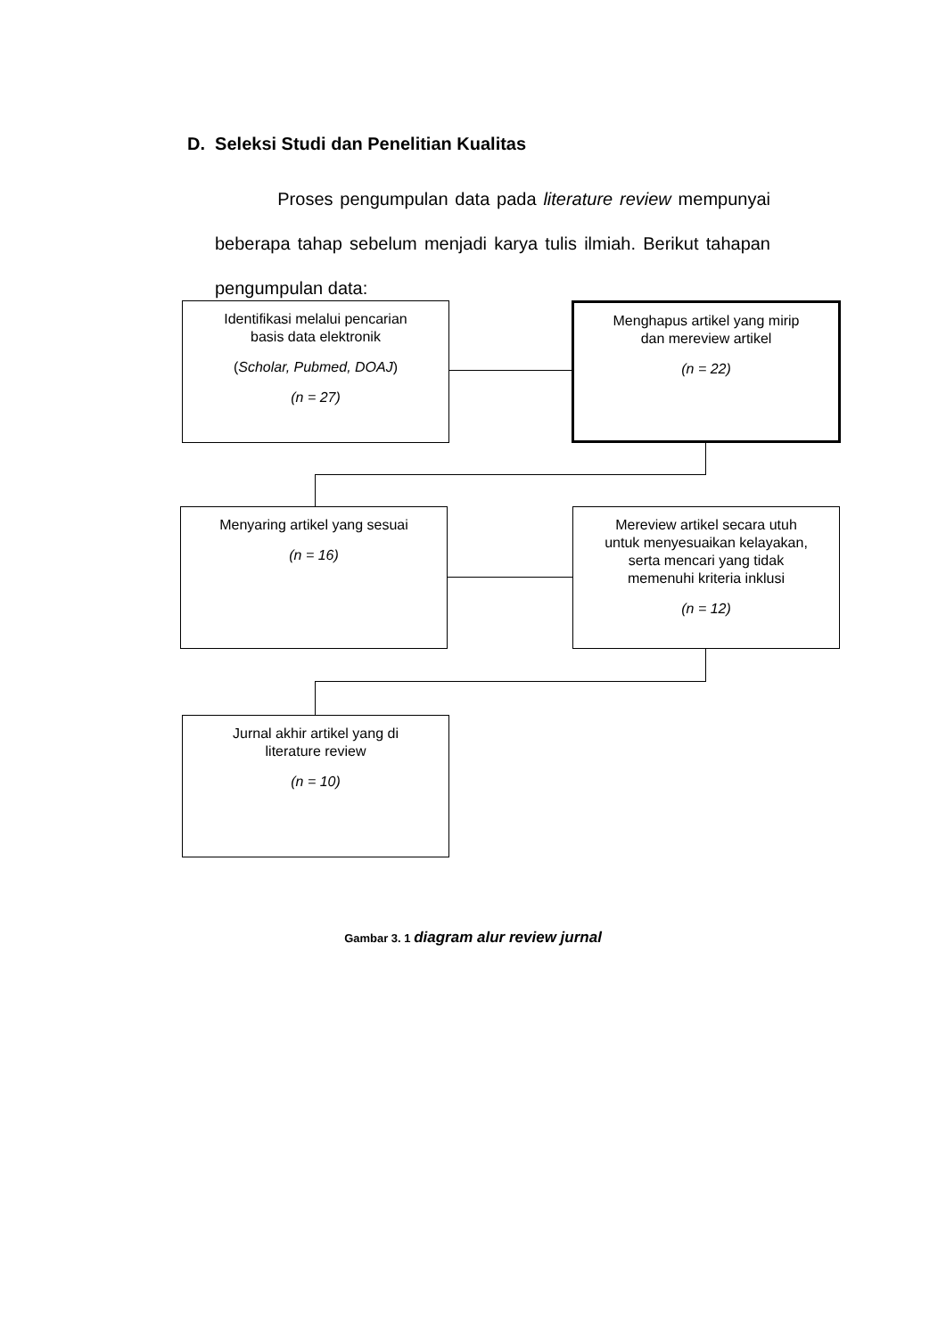D. Seleksi Studi dan Penelitian Kualitas
Proses pengumpulan data pada literature review mempunyai beberapa tahap sebelum menjadi karya tulis ilmiah. Berikut tahapan pengumpulan data:
Identifikasi melalui pencarian
basis data elektronik
(Scholar, Pubmed, DOAJ)
(n = 27)
Menghapus artikel yang mirip
dan mereview artikel
(n = 22)
Menyaring artikel yang sesuai
(n = 16)
Mereview artikel secara utuh
untuk menyesuaikan kelayakan,
serta mencari yang tidak
memenuhi kriteria inklusi
(n = 12)
Jurnal akhir artikel yang di
literature review
(n = 10)
Gambar 3. 1 diagram alur review jurnal